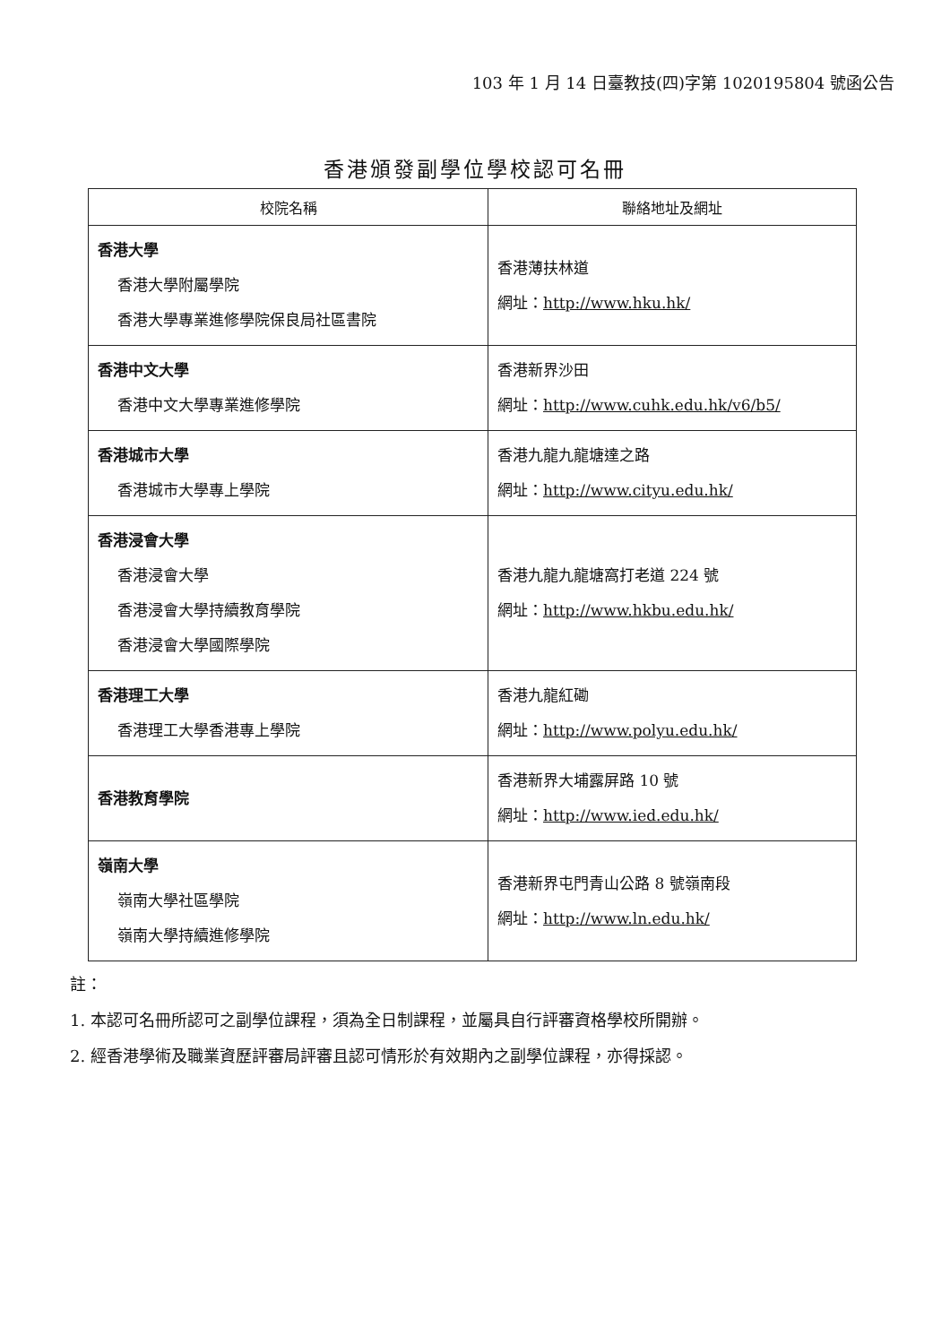103 年 1 月 14 日臺教技(四)字第 1020195804 號函公告
香港頒發副學位學校認可名冊
| 校院名稱 | 聯絡地址及網址 |
| --- | --- |
| 香港大學 香港大學附屬學院 香港大學專業進修學院保良局社區書院 | 香港薄扶林道 網址： http://www.hku.hk/ |
| 香港中文大學 香港中文大學專業進修學院 | 香港新界沙田 網址： http://www.cuhk.edu.hk/v6/b5/ |
| 香港城市大學 香港城市大學專上學院 | 香港九龍九龍塘達之路 網址： http://www.cityu.edu.hk/ |
| 香港浸會大學 香港浸會大學 香港浸會大學持續教育學院 香港浸會大學國際學院 | 香港九龍九龍塘窩打老道 224 號 網址： http://www.hkbu.edu.hk/ |
| 香港理工大學 香港理工大學香港專上學院 | 香港九龍紅磡 網址： http://www.polyu.edu.hk/ |
| 香港教育學院 | 香港新界大埔露屏路 10 號 網址： http://www.ied.edu.hk/ |
| 嶺南大學 嶺南大學社區學院 嶺南大學持續進修學院 | 香港新界屯門青山公路 8 號嶺南段 網址： http://www.ln.edu.hk/ |
註：
1. 本認可名冊所認可之副學位課程，須為全日制課程，並屬具自行評審資格學校所開辦。
2. 經香港學術及職業資歷評審局評審且認可情形於有效期內之副學位課程，亦得採認。